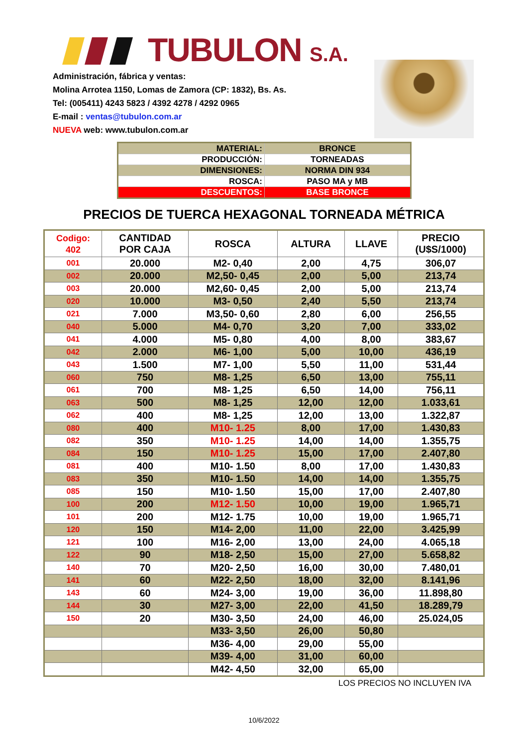TUBULON S.A.
Administración, fábrica y ventas:
Molina Arrotea 1150, Lomas de Zamora (CP: 1832), Bs. As.
Tel: (005411) 4243 5823 / 4392 4278 / 4292 0965
E-mail : ventas@tubulon.com.ar
NUEVA web: www.tubulon.com.ar
| MATERIAL: | BRONCE |
| PRODUCCIÓN: | TORNEADAS |
| DIMENSIONES: | NORMA DIN 934 |
| ROSCA: | PASO MA y MB |
| DESCUENTOS: | BASE BRONCE |
PRECIOS DE TUERCA HEXAGONAL TORNEADA MÉTRICA
| Codigo: 402 | CANTIDAD POR CAJA | ROSCA | ALTURA | LLAVE | PRECIO (U$S/1000) |
| --- | --- | --- | --- | --- | --- |
| 001 | 20.000 | M2- 0,40 | 2,00 | 4,75 | 306,07 |
| 002 | 20.000 | M2,50- 0,45 | 2,00 | 5,00 | 213,74 |
| 003 | 20.000 | M2,60- 0,45 | 2,00 | 5,00 | 213,74 |
| 020 | 10.000 | M3- 0,50 | 2,40 | 5,50 | 213,74 |
| 021 | 7.000 | M3,50- 0,60 | 2,80 | 6,00 | 256,55 |
| 040 | 5.000 | M4- 0,70 | 3,20 | 7,00 | 333,02 |
| 041 | 4.000 | M5- 0,80 | 4,00 | 8,00 | 383,67 |
| 042 | 2.000 | M6- 1,00 | 5,00 | 10,00 | 436,19 |
| 043 | 1.500 | M7- 1,00 | 5,50 | 11,00 | 531,44 |
| 060 | 750 | M8- 1,25 | 6,50 | 13,00 | 755,11 |
| 061 | 700 | M8- 1,25 | 6,50 | 14,00 | 756,11 |
| 063 | 500 | M8- 1,25 | 12,00 | 12,00 | 1.033,61 |
| 062 | 400 | M8- 1,25 | 12,00 | 13,00 | 1.322,87 |
| 080 | 400 | M10- 1.25 | 8,00 | 17,00 | 1.430,83 |
| 082 | 350 | M10- 1.25 | 14,00 | 14,00 | 1.355,75 |
| 084 | 150 | M10- 1.25 | 15,00 | 17,00 | 2.407,80 |
| 081 | 400 | M10- 1.50 | 8,00 | 17,00 | 1.430,83 |
| 083 | 350 | M10- 1.50 | 14,00 | 14,00 | 1.355,75 |
| 085 | 150 | M10- 1.50 | 15,00 | 17,00 | 2.407,80 |
| 100 | 200 | M12- 1.50 | 10,00 | 19,00 | 1.965,71 |
| 101 | 200 | M12- 1.75 | 10,00 | 19,00 | 1.965,71 |
| 120 | 150 | M14- 2,00 | 11,00 | 22,00 | 3.425,99 |
| 121 | 100 | M16- 2,00 | 13,00 | 24,00 | 4.065,18 |
| 122 | 90 | M18- 2,50 | 15,00 | 27,00 | 5.658,82 |
| 140 | 70 | M20- 2,50 | 16,00 | 30,00 | 7.480,01 |
| 141 | 60 | M22- 2,50 | 18,00 | 32,00 | 8.141,96 |
| 143 | 60 | M24- 3,00 | 19,00 | 36,00 | 11.898,80 |
| 144 | 30 | M27- 3,00 | 22,00 | 41,50 | 18.289,79 |
| 150 | 20 | M30- 3,50 | 24,00 | 46,00 | 25.024,05 |
| | | M33- 3,50 | 26,00 | 50,80 | |
| | | M36- 4,00 | 29,00 | 55,00 | |
| | | M39- 4,00 | 31,00 | 60,00 | |
| | | M42- 4,50 | 32,00 | 65,00 | |
LOS PRECIOS NO INCLUYEN IVA
10/6/2022